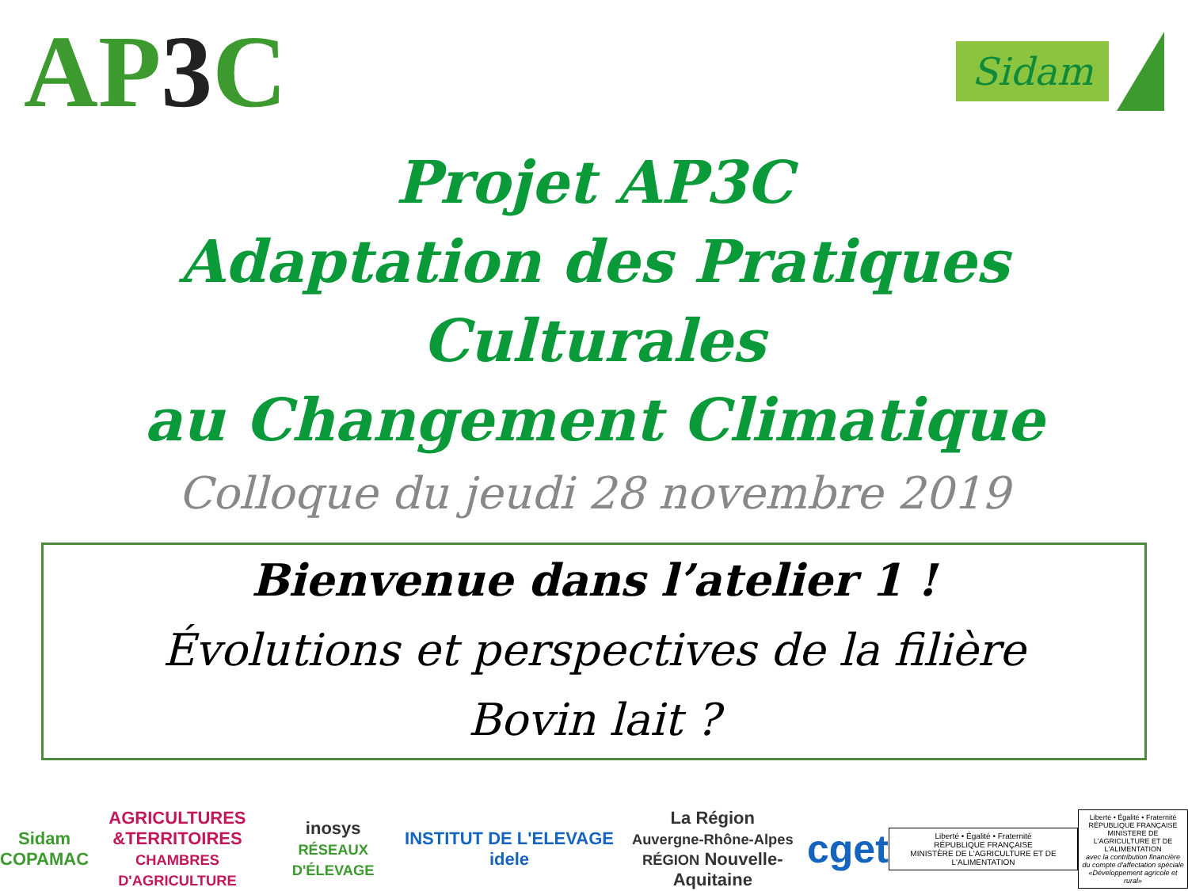AP3 C
Sidam
Projet AP3C
Adaptation des Pratiques Culturales
au Changement Climatique
Colloque du jeudi 28 novembre 2019
Bienvenue dans l’atelier 1 !
Évolutions et perspectives de la filière
Bovin lait ?
Sidam
COPAMAC
AGRICULTURES
&TERRITOIRES
CHAMBRES D'AGRICULTURE
inosys
RÉSEAUX D'ÉLEVAGE
INSTITUT DE L'ELEVAGE idele
La Région
Auvergne-Rhône-Alpes
RÉGION Nouvelle-Aquitaine
cget
Liberté • Égalité • Fraternité
RÉPUBLIQUE FRANÇAISE
MINISTÈRE DE L'AGRICULTURE ET DE L'ALIMENTATION
Liberté • Égalité • Fraternité
RÉPUBLIQUE FRANÇAISE
MINISTERE DE L'AGRICULTURE ET DE L'ALIMENTATION
avec la contribution financière du compte d'affectation spéciale «Développement agricole et rural»